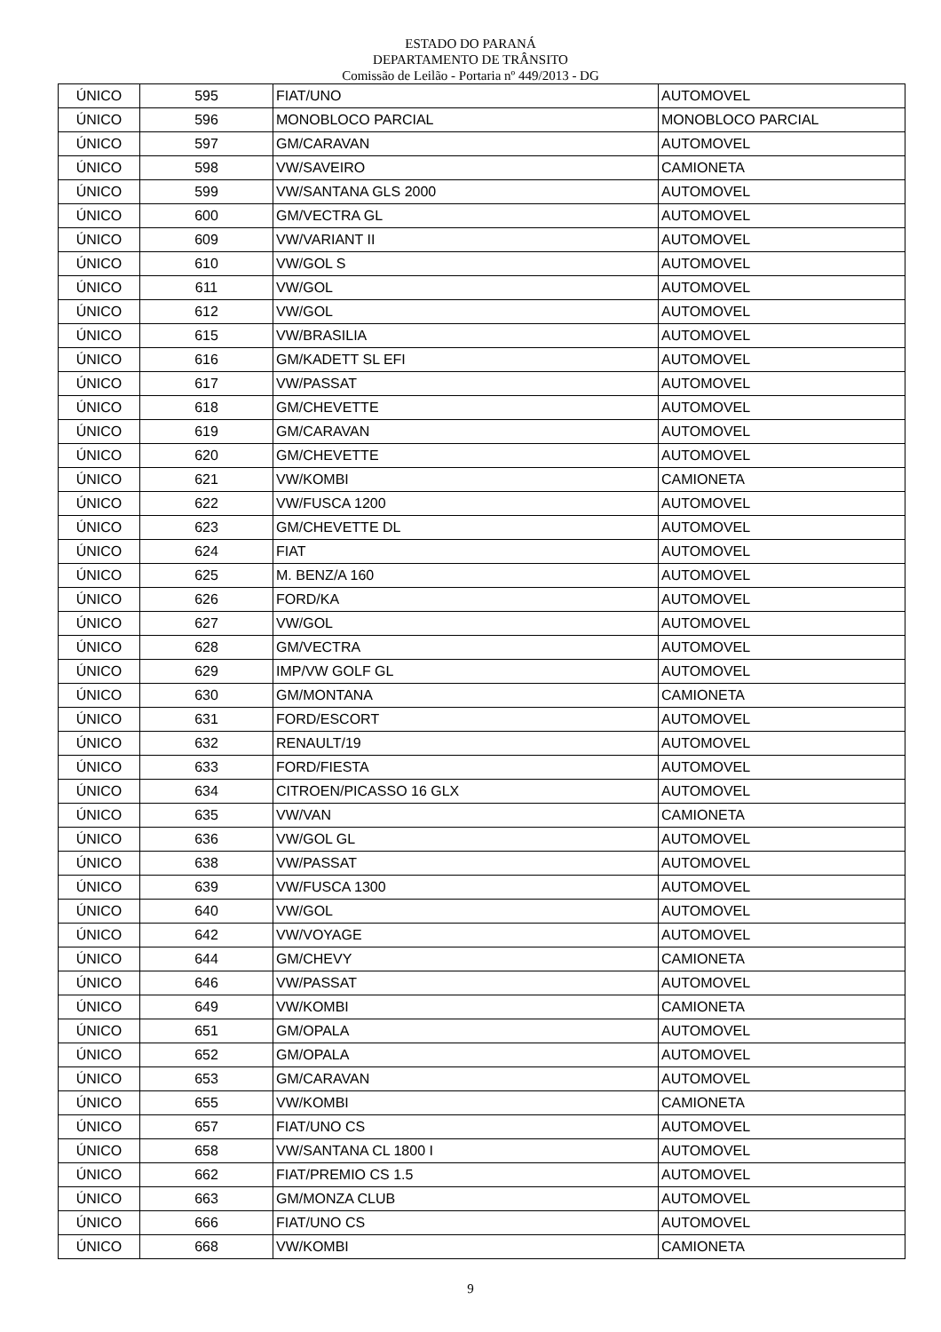ESTADO DO PARANÁ
DEPARTAMENTO DE TRÂNSITO
Comissão de Leilão - Portaria nº 449/2013 - DG
| ÚNICO | 595 | FIAT/UNO | AUTOMOVEL |
| ÚNICO | 596 | MONOBLOCO PARCIAL | MONOBLOCO PARCIAL |
| ÚNICO | 597 | GM/CARAVAN | AUTOMOVEL |
| ÚNICO | 598 | VW/SAVEIRO | CAMIONETA |
| ÚNICO | 599 | VW/SANTANA GLS 2000 | AUTOMOVEL |
| ÚNICO | 600 | GM/VECTRA GL | AUTOMOVEL |
| ÚNICO | 609 | VW/VARIANT II | AUTOMOVEL |
| ÚNICO | 610 | VW/GOL S | AUTOMOVEL |
| ÚNICO | 611 | VW/GOL | AUTOMOVEL |
| ÚNICO | 612 | VW/GOL | AUTOMOVEL |
| ÚNICO | 615 | VW/BRASILIA | AUTOMOVEL |
| ÚNICO | 616 | GM/KADETT SL EFI | AUTOMOVEL |
| ÚNICO | 617 | VW/PASSAT | AUTOMOVEL |
| ÚNICO | 618 | GM/CHEVETTE | AUTOMOVEL |
| ÚNICO | 619 | GM/CARAVAN | AUTOMOVEL |
| ÚNICO | 620 | GM/CHEVETTE | AUTOMOVEL |
| ÚNICO | 621 | VW/KOMBI | CAMIONETA |
| ÚNICO | 622 | VW/FUSCA 1200 | AUTOMOVEL |
| ÚNICO | 623 | GM/CHEVETTE DL | AUTOMOVEL |
| ÚNICO | 624 | FIAT | AUTOMOVEL |
| ÚNICO | 625 | M. BENZ/A 160 | AUTOMOVEL |
| ÚNICO | 626 | FORD/KA | AUTOMOVEL |
| ÚNICO | 627 | VW/GOL | AUTOMOVEL |
| ÚNICO | 628 | GM/VECTRA | AUTOMOVEL |
| ÚNICO | 629 | IMP/VW GOLF GL | AUTOMOVEL |
| ÚNICO | 630 | GM/MONTANA | CAMIONETA |
| ÚNICO | 631 | FORD/ESCORT | AUTOMOVEL |
| ÚNICO | 632 | RENAULT/19 | AUTOMOVEL |
| ÚNICO | 633 | FORD/FIESTA | AUTOMOVEL |
| ÚNICO | 634 | CITROEN/PICASSO 16 GLX | AUTOMOVEL |
| ÚNICO | 635 | VW/VAN | CAMIONETA |
| ÚNICO | 636 | VW/GOL GL | AUTOMOVEL |
| ÚNICO | 638 | VW/PASSAT | AUTOMOVEL |
| ÚNICO | 639 | VW/FUSCA 1300 | AUTOMOVEL |
| ÚNICO | 640 | VW/GOL | AUTOMOVEL |
| ÚNICO | 642 | VW/VOYAGE | AUTOMOVEL |
| ÚNICO | 644 | GM/CHEVY | CAMIONETA |
| ÚNICO | 646 | VW/PASSAT | AUTOMOVEL |
| ÚNICO | 649 | VW/KOMBI | CAMIONETA |
| ÚNICO | 651 | GM/OPALA | AUTOMOVEL |
| ÚNICO | 652 | GM/OPALA | AUTOMOVEL |
| ÚNICO | 653 | GM/CARAVAN | AUTOMOVEL |
| ÚNICO | 655 | VW/KOMBI | CAMIONETA |
| ÚNICO | 657 | FIAT/UNO CS | AUTOMOVEL |
| ÚNICO | 658 | VW/SANTANA CL 1800 I | AUTOMOVEL |
| ÚNICO | 662 | FIAT/PREMIO CS 1.5 | AUTOMOVEL |
| ÚNICO | 663 | GM/MONZA CLUB | AUTOMOVEL |
| ÚNICO | 666 | FIAT/UNO CS | AUTOMOVEL |
| ÚNICO | 668 | VW/KOMBI | CAMIONETA |
9